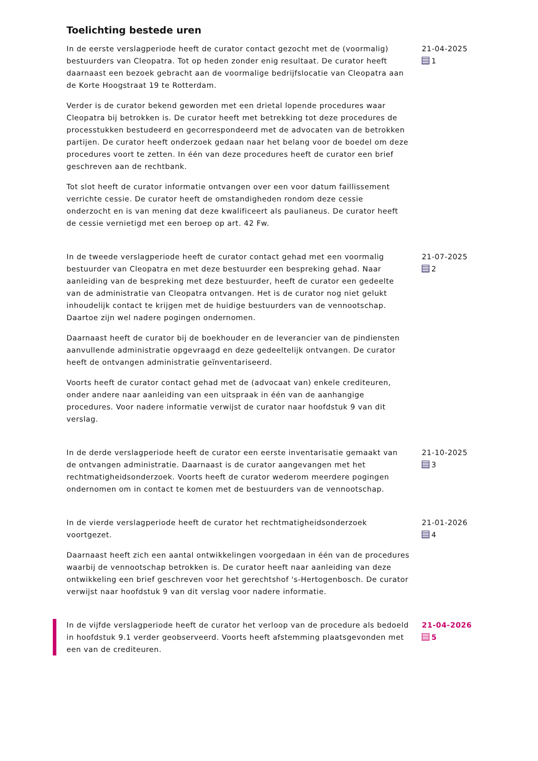Toelichting bestede uren
In de eerste verslagperiode heeft de curator contact gezocht met de (voormalig) bestuurders van Cleopatra. Tot op heden zonder enig resultaat. De curator heeft daarnaast een bezoek gebracht aan de voormalige bedrijfslocatie van Cleopatra aan de Korte Hoogstraat 19 te Rotterdam.
Verder is de curator bekend geworden met een drietal lopende procedures waar Cleopatra bij betrokken is. De curator heeft met betrekking tot deze procedures de processtukken bestudeerd en gecorrespondeerd met de advocaten van de betrokken partijen. De curator heeft onderzoek gedaan naar het belang voor de boedel om deze procedures voort te zetten. In één van deze procedures heeft de curator een brief geschreven aan de rechtbank.
Tot slot heeft de curator informatie ontvangen over een voor datum faillissement verrichte cessie. De curator heeft de omstandigheden rondom deze cessie onderzocht en is van mening dat deze kwalificeert als paulianeus. De curator heeft de cessie vernietigd met een beroep op art. 42 Fw.
21-04-2025
1
In de tweede verslagperiode heeft de curator contact gehad met een voormalig bestuurder van Cleopatra en met deze bestuurder een bespreking gehad. Naar aanleiding van de bespreking met deze bestuurder, heeft de curator een gedeelte van de administratie van Cleopatra ontvangen. Het is de curator nog niet gelukt inhoudelijk contact te krijgen met de huidige bestuurders van de vennootschap. Daartoe zijn wel nadere pogingen ondernomen.
Daarnaast heeft de curator bij de boekhouder en de leverancier van de pindiensten aanvullende administratie opgevraagd en deze gedeeltelijk ontvangen. De curator heeft de ontvangen administratie geïnventariseerd.
Voorts heeft de curator contact gehad met de (advocaat van) enkele crediteuren, onder andere naar aanleiding van een uitspraak in één van de aanhangige procedures. Voor nadere informatie verwijst de curator naar hoofdstuk 9 van dit verslag.
21-07-2025
2
In de derde verslagperiode heeft de curator een eerste inventarisatie gemaakt van de ontvangen administratie. Daarnaast is de curator aangevangen met het rechtmatigheidsonderzoek. Voorts heeft de curator wederom meerdere pogingen ondernomen om in contact te komen met de bestuurders van de vennootschap.
21-10-2025
3
In de vierde verslagperiode heeft de curator het rechtmatigheidsonderzoek voortgezet.
Daarnaast heeft zich een aantal ontwikkelingen voorgedaan in één van de procedures waarbij de vennootschap betrokken is. De curator heeft naar aanleiding van deze ontwikkeling een brief geschreven voor het gerechtshof 's-Hertogenbosch. De curator verwijst naar hoofdstuk 9 van dit verslag voor nadere informatie.
21-01-2026
4
In de vijfde verslagperiode heeft de curator het verloop van de procedure als bedoeld in hoofdstuk 9.1 verder geobserveerd. Voorts heeft afstemming plaatsgevonden met een van de crediteuren.
21-04-2026
5